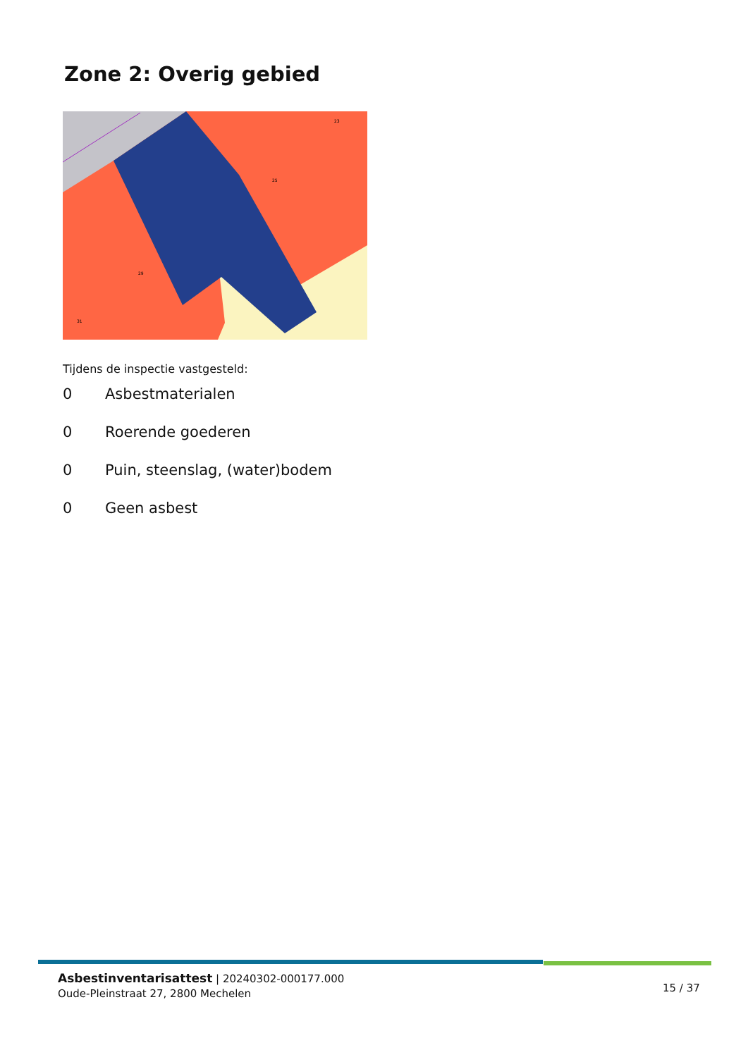Zone 2: Overig gebied
31
29
25
23
Tijdens de inspectie vastgesteld:
0 Asbestmaterialen
0 Roerende goederen
0 Puin, steenslag, (water)bodem
0 Geen asbest
Asbestinventarisattest | 20240302-000177.000
Oude-Pleinstraat 27, 2800 Mechelen
15 / 37